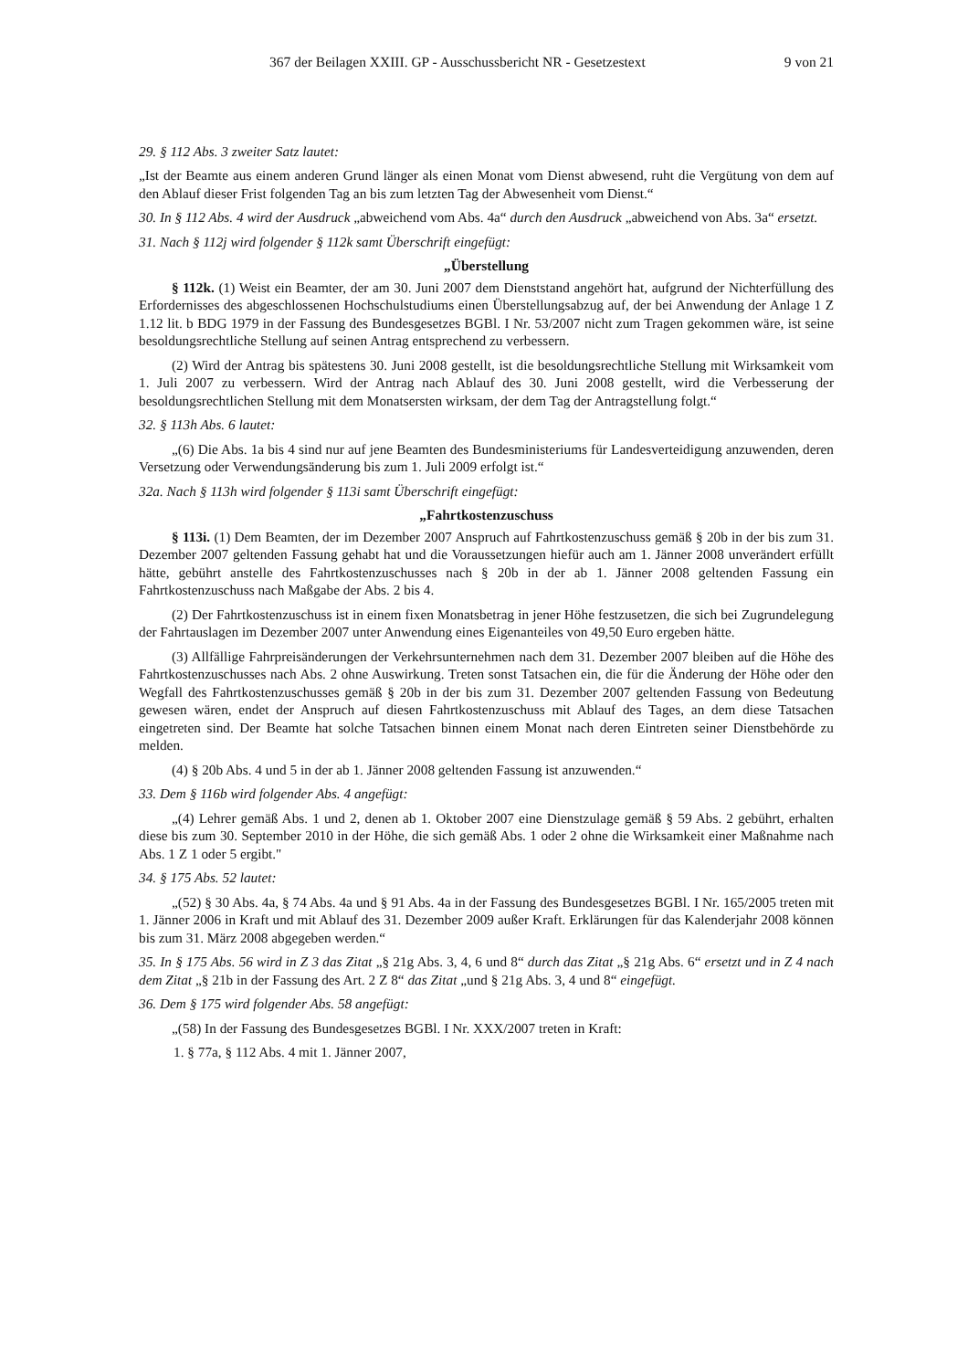367 der Beilagen XXIII. GP - Ausschussbericht NR - Gesetzestext 9 von 21
29. § 112 Abs. 3 zweiter Satz lautet:
„Ist der Beamte aus einem anderen Grund länger als einen Monat vom Dienst abwesend, ruht die Vergütung von dem auf den Ablauf dieser Frist folgenden Tag an bis zum letzten Tag der Abwesenheit vom Dienst.“
30. In § 112 Abs. 4 wird der Ausdruck „abweichend vom Abs. 4a“ durch den Ausdruck „abweichend von Abs. 3a“ ersetzt.
31. Nach § 112j wird folgender § 112k samt Überschrift eingefügt:
„Überstellung
§ 112k. (1) Weist ein Beamter, der am 30. Juni 2007 dem Dienststand angehört hat, aufgrund der Nichterfüllung des Erfordernisses des abgeschlossenen Hochschulstudiums einen Überstellungsabzug auf, der bei Anwendung der Anlage 1 Z 1.12 lit. b BDG 1979 in der Fassung des Bundesgesetzes BGBl. I Nr. 53/2007 nicht zum Tragen gekommen wäre, ist seine besoldungsrechtliche Stellung auf seinen Antrag entsprechend zu verbessern.
(2) Wird der Antrag bis spätestens 30. Juni 2008 gestellt, ist die besoldungsrechtliche Stellung mit Wirksamkeit vom 1. Juli 2007 zu verbessern. Wird der Antrag nach Ablauf des 30. Juni 2008 gestellt, wird die Verbesserung der besoldungsrechtlichen Stellung mit dem Monatsersten wirksam, der dem Tag der Antragstellung folgt.“
32. § 113h Abs. 6 lautet:
„(6) Die Abs. 1a bis 4 sind nur auf jene Beamten des Bundesministeriums für Landesverteidigung anzuwenden, deren Versetzung oder Verwendungsänderung bis zum 1. Juli 2009 erfolgt ist.“
32a. Nach § 113h wird folgender § 113i samt Überschrift eingefügt:
„Fahrtkostenzuschuss
§ 113i. (1) Dem Beamten, der im Dezember 2007 Anspruch auf Fahrtkostenzuschuss gemäß § 20b in der bis zum 31. Dezember 2007 geltenden Fassung gehabt hat und die Voraussetzungen hiefür auch am 1. Jänner 2008 unverändert erfüllt hätte, gebührt anstelle des Fahrtkostenzuschusses nach § 20b in der ab 1. Jänner 2008 geltenden Fassung ein Fahrtkostenzuschuss nach Maßgabe der Abs. 2 bis 4.
(2) Der Fahrtkostenzuschuss ist in einem fixen Monatsbetrag in jener Höhe festzusetzen, die sich bei Zugrundelegung der Fahrtauslagen im Dezember 2007 unter Anwendung eines Eigenanteiles von 49,50 Euro ergeben hätte.
(3) Allfällige Fahrpreisänderungen der Verkehrsunternehmen nach dem 31. Dezember 2007 bleiben auf die Höhe des Fahrtkostenzuschusses nach Abs. 2 ohne Auswirkung. Treten sonst Tatsachen ein, die für die Änderung der Höhe oder den Wegfall des Fahrtkostenzuschusses gemäß § 20b in der bis zum 31. Dezember 2007 geltenden Fassung von Bedeutung gewesen wären, endet der Anspruch auf diesen Fahrtkostenzuschuss mit Ablauf des Tages, an dem diese Tatsachen eingetreten sind. Der Beamte hat solche Tatsachen binnen einem Monat nach deren Eintreten seiner Dienstbehörde zu melden.
(4) § 20b Abs. 4 und 5 in der ab 1. Jänner 2008 geltenden Fassung ist anzuwenden.“
33. Dem § 116b wird folgender Abs. 4 angefügt:
„(4) Lehrer gemäß Abs. 1 und 2, denen ab 1. Oktober 2007 eine Dienstzulage gemäß § 59 Abs. 2 gebührt, erhalten diese bis zum 30. September 2010 in der Höhe, die sich gemäß Abs. 1 oder 2 ohne die Wirksamkeit einer Maßnahme nach Abs. 1 Z 1 oder 5 ergibt."
34. § 175 Abs. 52 lautet:
„(52) § 30 Abs. 4a, § 74 Abs. 4a und § 91 Abs. 4a in der Fassung des Bundesgesetzes BGBl. I Nr. 165/2005 treten mit 1. Jänner 2006 in Kraft und mit Ablauf des 31. Dezember 2009 außer Kraft. Erklärungen für das Kalenderjahr 2008 können bis zum 31. März 2008 abgegeben werden.“
35. In § 175 Abs. 56 wird in Z 3 das Zitat „§ 21g Abs. 3, 4, 6 und 8“ durch das Zitat „§ 21g Abs. 6“ ersetzt und in Z 4 nach dem Zitat „§ 21b in der Fassung des Art. 2 Z 8“ das Zitat „und § 21g Abs. 3, 4 und 8“ eingefügt.
36. Dem § 175 wird folgender Abs. 58 angefügt:
„(58) In der Fassung des Bundesgesetzes BGBl. I Nr. XXX/2007 treten in Kraft:
1. § 77a, § 112 Abs. 4 mit 1. Jänner 2007,